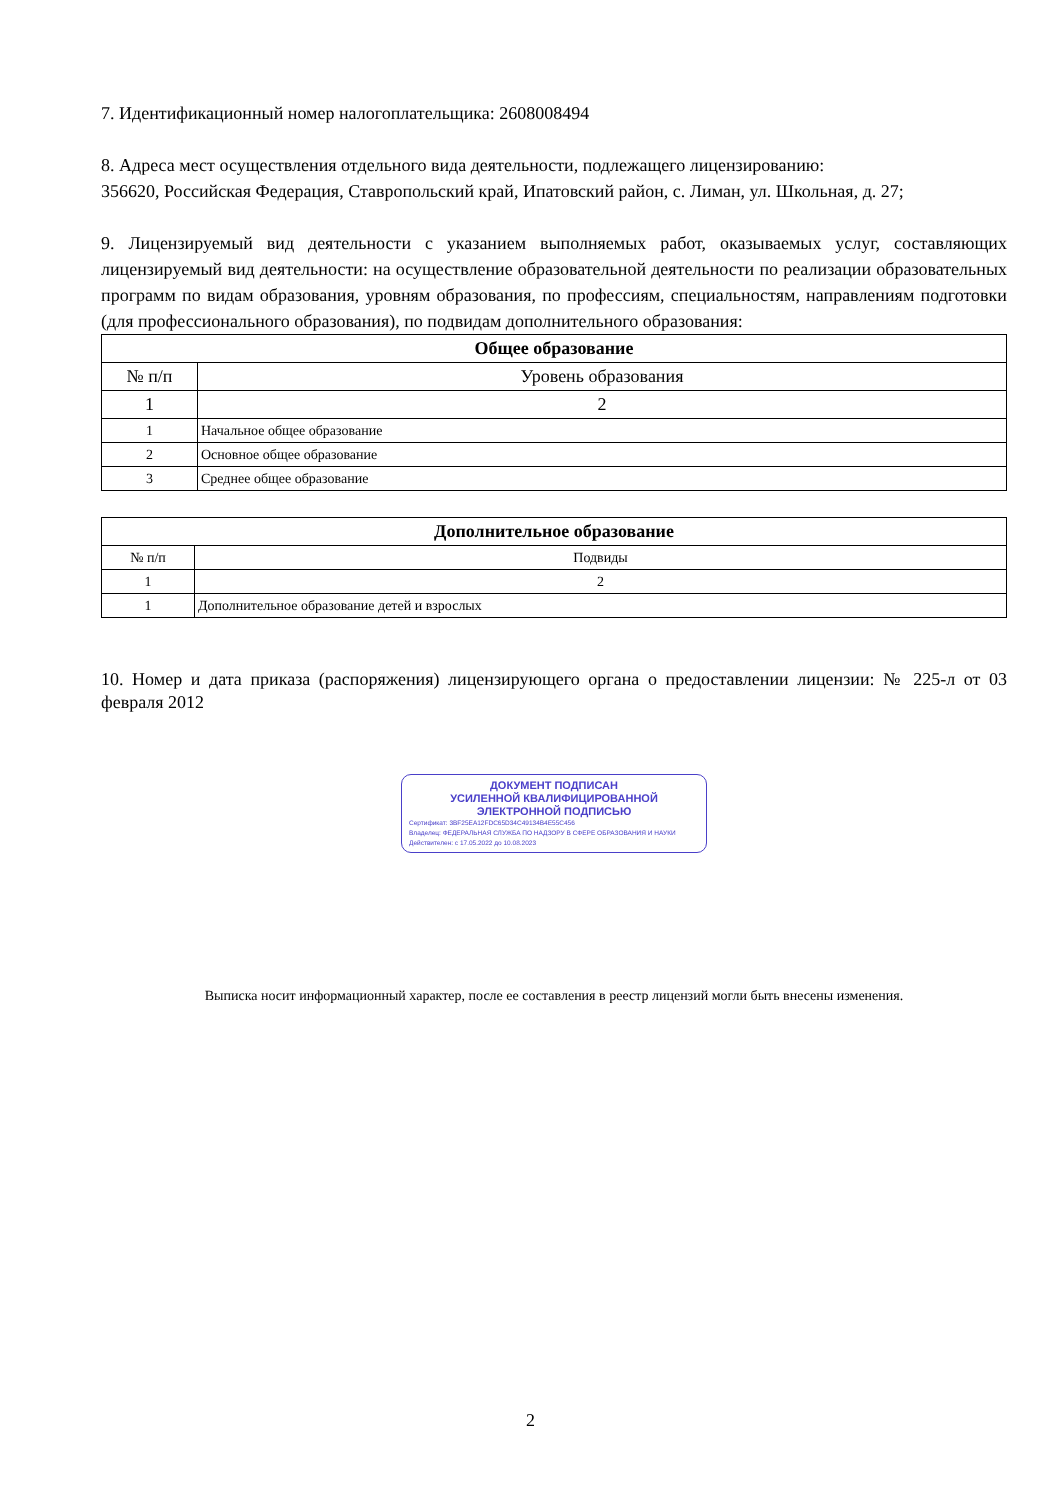7. Идентификационный номер налогоплательщика: 2608008494
8. Адреса мест осуществления отдельного вида деятельности, подлежащего лицензированию:
356620, Российская Федерация, Ставропольский край, Ипатовский район, с. Лиман, ул. Школьная, д. 27;
9. Лицензируемый вид деятельности с указанием выполняемых работ, оказываемых услуг, составляющих лицензируемый вид деятельности: на осуществление образовательной деятельности по реализации образовательных программ по видам образования, уровням образования, по профессиям, специальностям, направлениям подготовки (для профессионального образования), по подвидам дополнительного образования:
| Общее образование | |
| --- | --- |
| № п/п | Уровень образования |
| 1 | 2 |
| 1 | Начальное общее образование |
| 2 | Основное общее образование |
| 3 | Среднее общее образование |
| Дополнительное образование | |
| --- | --- |
| № п/п | Подвиды |
| 1 | 2 |
| 1 | Дополнительное образование детей и взрослых |
10. Номер и дата приказа (распоряжения) лицензирующего органа о предоставлении лицензии: № 225-л от 03 февраля 2012
ДОКУМЕНТ ПОДПИСАН
УСИЛЕННОЙ КВАЛИФИЦИРОВАННОЙ
ЭЛЕКТРОННОЙ ПОДПИСЬЮ
Сертификат: 3BF25EA12FDC65D34C49134B4E55C456
Владелец: ФЕДЕРАЛЬНАЯ СЛУЖБА ПО НАДЗОРУ В СФЕРЕ ОБРАЗОВАНИЯ И НАУКИ
Действителен: с 17.05.2022 до 10.08.2023
Выписка носит информационный характер, после ее составления в реестр лицензий могли быть внесены изменения.
2